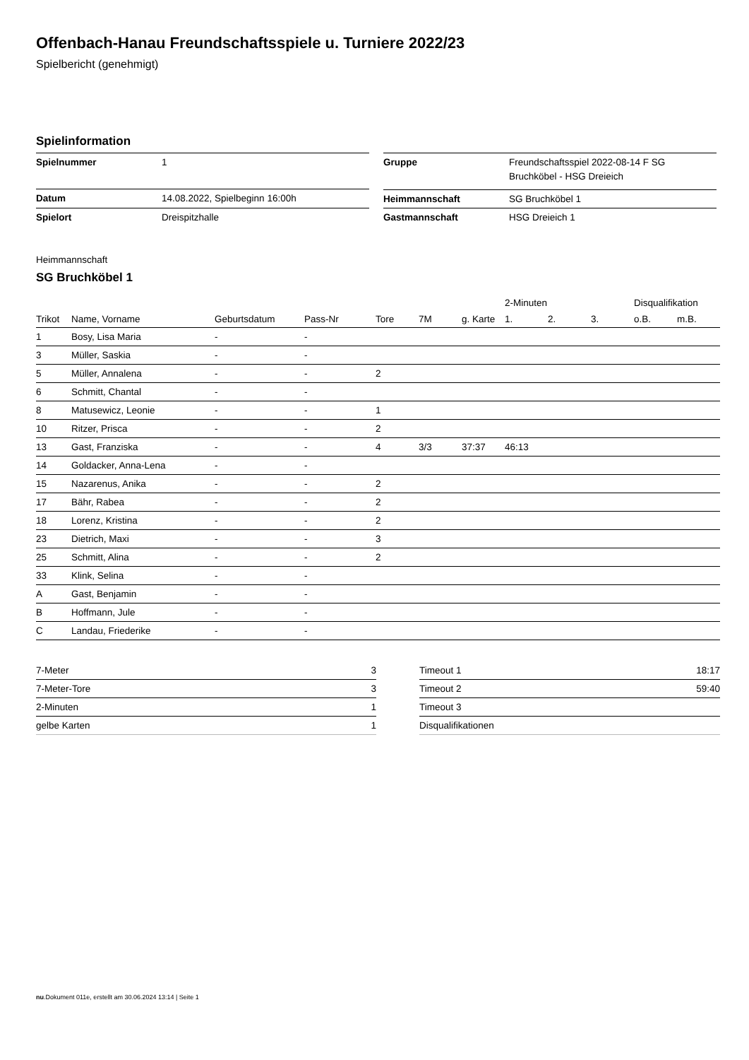Offenbach-Hanau Freundschaftsspiele u. Turniere 2022/23
Spielbericht (genehmigt)
Spielinformation
| Spielnummer | 1 |
| Datum | 14.08.2022, Spielbeginn 16:00h |
| Spielort | Dreispitzhalle |
| Gruppe | Freundschaftsspiel 2022-08-14 F SG Bruchköbel - HSG Dreieich |
| Heimmannschaft | SG Bruchköbel 1 |
| Gastmannschaft | HSG Dreieich 1 |
Heimmannschaft
SG Bruchköbel 1
| | | | | | | | 2-Minuten | | | Disqualifikation | |
| --- | --- | --- | --- | --- | --- | --- | --- | --- | --- | --- | --- |
| Trikot | Name, Vorname | Geburtsdatum | Pass-Nr | Tore | 7M | g. Karte | 1. | 2. | 3. | o.B. | m.B. |
| 1 | Bosy, Lisa Maria | - | - | | | | | | | | |
| 3 | Müller, Saskia | - | - | | | | | | | | |
| 5 | Müller, Annalena | - | - | 2 | | | | | | | |
| 6 | Schmitt, Chantal | - | - | | | | | | | | |
| 8 | Matusewicz, Leonie | - | - | 1 | | | | | | | |
| 10 | Ritzer, Prisca | - | - | 2 | | | | | | | |
| 13 | Gast, Franziska | - | - | 4 | 3/3 | 37:37 | 46:13 | | | | |
| 14 | Goldacker, Anna-Lena | - | - | | | | | | | | |
| 15 | Nazarenus, Anika | - | - | 2 | | | | | | | |
| 17 | Bähr, Rabea | - | - | 2 | | | | | | | |
| 18 | Lorenz, Kristina | - | - | 2 | | | | | | | |
| 23 | Dietrich, Maxi | - | - | 3 | | | | | | | |
| 25 | Schmitt, Alina | - | - | 2 | | | | | | | |
| 33 | Klink, Selina | - | - | | | | | | | | |
| A | Gast, Benjamin | - | - | | | | | | | | |
| B | Hoffmann, Jule | - | - | | | | | | | | |
| C | Landau, Friederike | - | - | | | | | | | | |
| 7-Meter | 3 |
| 7-Meter-Tore | 3 |
| 2-Minuten | 1 |
| gelbe Karten | 1 |
| Timeout 1 | 18:17 |
| Timeout 2 | 59:40 |
| Timeout 3 | |
| Disqualifikationen | |
nu.Dokument 011e, erstellt am 30.06.2024 13:14 | Seite 1